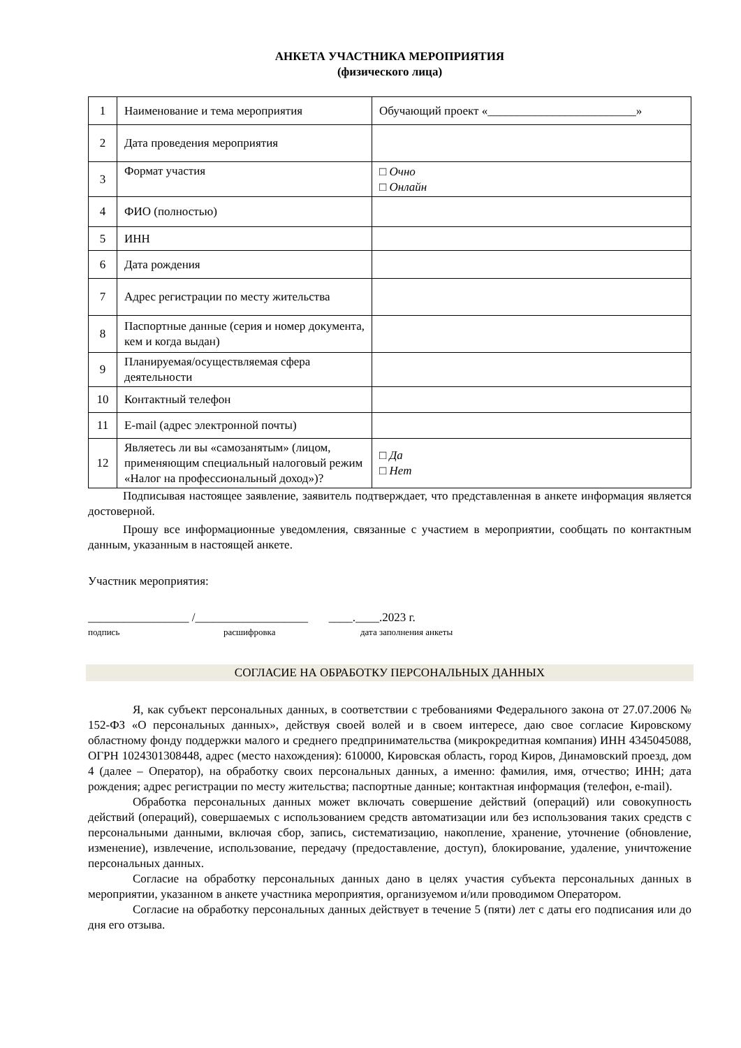АНКЕТА УЧАСТНИКА МЕРОПРИЯТИЯ
(физического лица)
| 1 | Наименование и тема мероприятия | Обучающий проект «_________________________» |
| 2 | Дата проведения мероприятия | |
| 3 | Формат участия | □ Очно □ Онлайн |
| 4 | ФИО (полностью) | |
| 5 | ИНН | |
| 6 | Дата рождения | |
| 7 | Адрес регистрации по месту жительства | |
| 8 | Паспортные данные (серия и номер документа, кем и когда выдан) | |
| 9 | Планируемая/осуществляемая сфера деятельности | |
| 10 | Контактный телефон | |
| 11 | E-mail (адрес электронной почты) | |
| 12 | Являетесь ли вы «самозанятым» (лицом, применяющим специальный налоговый режим «Налог на профессиональный доход»)? | □ Да □ Нет |
Подписывая настоящее заявление, заявитель подтверждает, что представленная в анкете информация является достоверной.
Прошу все информационные уведомления, связанные с участием в мероприятии, сообщать по контактным данным, указанным в настоящей анкете.
Участник мероприятия:
_________________ /___________________ ____.____.2023 г.
подпись расшифровка дата заполнения анкеты
СОГЛАСИЕ НА ОБРАБОТКУ ПЕРСОНАЛЬНЫХ ДАННЫХ
Я, как субъект персональных данных, в соответствии с требованиями Федерального закона от 27.07.2006 № 152-ФЗ «О персональных данных», действуя своей волей и в своем интересе, даю свое согласие Кировскому областному фонду поддержки малого и среднего предпринимательства (микрокредитная компания) ИНН 4345045088, ОГРН 1024301308448, адрес (место нахождения): 610000, Кировская область, город Киров, Динамовский проезд, дом 4 (далее – Оператор), на обработку своих персональных данных, а именно: фамилия, имя, отчество; ИНН; дата рождения; адрес регистрации по месту жительства; паспортные данные; контактная информация (телефон, e-mail).
Обработка персональных данных может включать совершение действий (операций) или совокупность действий (операций), совершаемых с использованием средств автоматизации или без использования таких средств с персональными данными, включая сбор, запись, систематизацию, накопление, хранение, уточнение (обновление, изменение), извлечение, использование, передачу (предоставление, доступ), блокирование, удаление, уничтожение персональных данных.
Согласие на обработку персональных данных дано в целях участия субъекта персональных данных в мероприятии, указанном в анкете участника мероприятия, организуемом и/или проводимом Оператором.
Согласие на обработку персональных данных действует в течение 5 (пяти) лет с даты его подписания или до дня его отзыва.